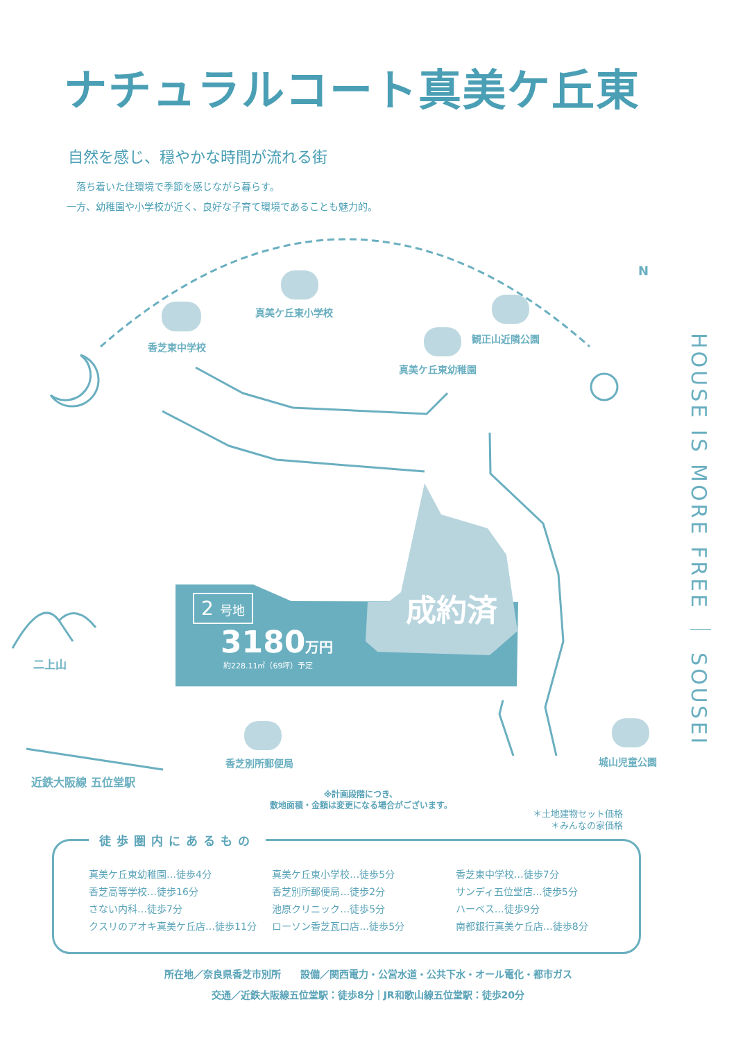ナチュラルコート真美ケ丘東
自然を感じ、穏やかな時間が流れる街
　落ち着いた住環境で季節を感じながら暮らす。
一方、幼稚園や小学校が近く、良好な子育て環境であることも魅力的。
真美ケ丘東小学校
香芝東中学校
観正山近隣公園
真美ケ丘東幼稚園
N
二上山
香芝別所郵便局 城山児童公園
近鉄大阪線 五位堂駅
HOUSE IS MORE FREE ｜ SOUSEI
2 号地
3180万円
約228.11㎡（69坪）予定
成約済
※計画段階につき、
敷地面積・金額は変更になる場合がございます。
＊土地建物セット価格
＊みんなの家価格
徒歩圏内にあるもの
真美ケ丘東幼稚園…徒歩4分
香芝高等学校…徒歩16分
さない内科…徒歩7分
クスリのアオキ真美ケ丘店…徒歩11分
真美ケ丘東小学校…徒歩5分
香芝別所郵便局…徒歩2分
池原クリニック…徒歩5分
ローソン香芝瓦口店…徒歩5分
香芝東中学校…徒歩7分
サンディ五位堂店…徒歩5分
ハーベス…徒歩9分
南都銀行真美ケ丘店…徒歩8分
所在地／奈良県香芝市別所　　設備／関西電力・公営水道・公共下水・オール電化・都市ガス
交通／近鉄大阪線五位堂駅：徒歩8分｜JR和歌山線五位堂駅：徒歩20分